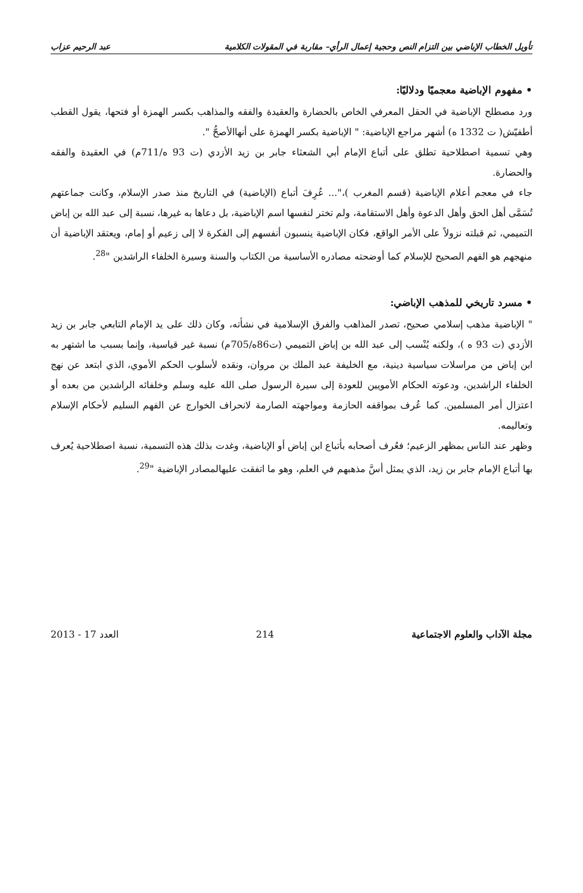تأويل الخطاب الإباضي بين التزام النص وحجية إعمال الرأي– مقاربة في المقولات الكلامية عبد الرحيم عزاب
• مفهوم الإباضية معجميًا ودلاليًا:
ورد مصطلح الإباضية في الحقل المعرفي الخاص بالحضارة والعقيدة والفقه والمذاهب بكسر الهمزة أو فتحها، يقول القطب أطفيّش( ت 1332 ه) أشهر مراجع الإباضية: " الإباضية بكسر الهمزة على أنهاالأصحُّ ".
وهي تسمية اصطلاحية تطلق على أتباع الإمام أبي الشعثاء جابر بن زيد الأزدي (ت 93 ه/711م) في العقيدة والفقه والحضارة.
جاء في معجم أعلام الإباضية (قسم المغرب )،"... عُرِفَ أتباع (الإباضية) في التاريخ منذ صدر الإسلام، وكانت جماعتهم تُسَمَّى أهل الحق وأهل الدعوة وأهل الاستقامة، ولم تختر لنفسها اسم الإباضية، بل دعاها به غيرها، نسبة إلى عبد الله بن إباض التميمي، ثم قبلته نزولاً على الأمر الواقع، فكان الإباضية ينسبون أنفسهم إلى الفكرة لا إلى زعيم أو إمام، ويعتقد الإباضية أن منهجهم هو الفهم الصحيح للإسلام كما أوضحته مصادره الأساسية من الكتاب والسنة وسيرة الخلفاء الراشدين "<sup>28</sup>.
• مسرد تاريخي للمذهب الإباضي:
" الإباضية مذهب إسلامي صحيح، تصدر المذاهب والفرق الإسلامية في نشأته، وكان ذلك على يد الإمام التابعي جابر بن زيد الأزدي (ت 93 ه )، ولكنه يُنْسب إلى عبد الله بن إباض التميمي (ت86ه/705م) نسبة غير قياسية، وإنما بسبب ما اشتهر به ابن إباض من مراسلات سياسية دينية، مع الخليفة عبد الملك بن مروان، ونقده لأسلوب الحكم الأموي، الذي ابتعد عن نهج الخلفاء الراشدين، ودعوته الحكام الأمويين للعودة إلى سيرة الرسول صلى الله عليه وسلم وخلفائه الراشدين من بعده أو اعتزال أمر المسلمين. كما عُرف بمواقفه الحازمة ومواجهته الصارمة لانحراف الخوارج عن الفهم السليم لأحكام الإسلام وتعاليمه.
وظهر عند الناس بمظهر الزعيم؛ فعُرف أصحابه بأتباع ابن إباض أو الإباضية، وغدت بذلك هذه التسمية، نسبة اصطلاحية يُعرف بها أتباع الإمام جابر بن زيد، الذي يمثل أسَّ مذهبهم في العلم، وهو ما اتفقت عليهالمصادر الإباضية "<sup>29</sup>.
مجلة الآداب والعلوم الاجتماعية 214 العدد 17 - 2013